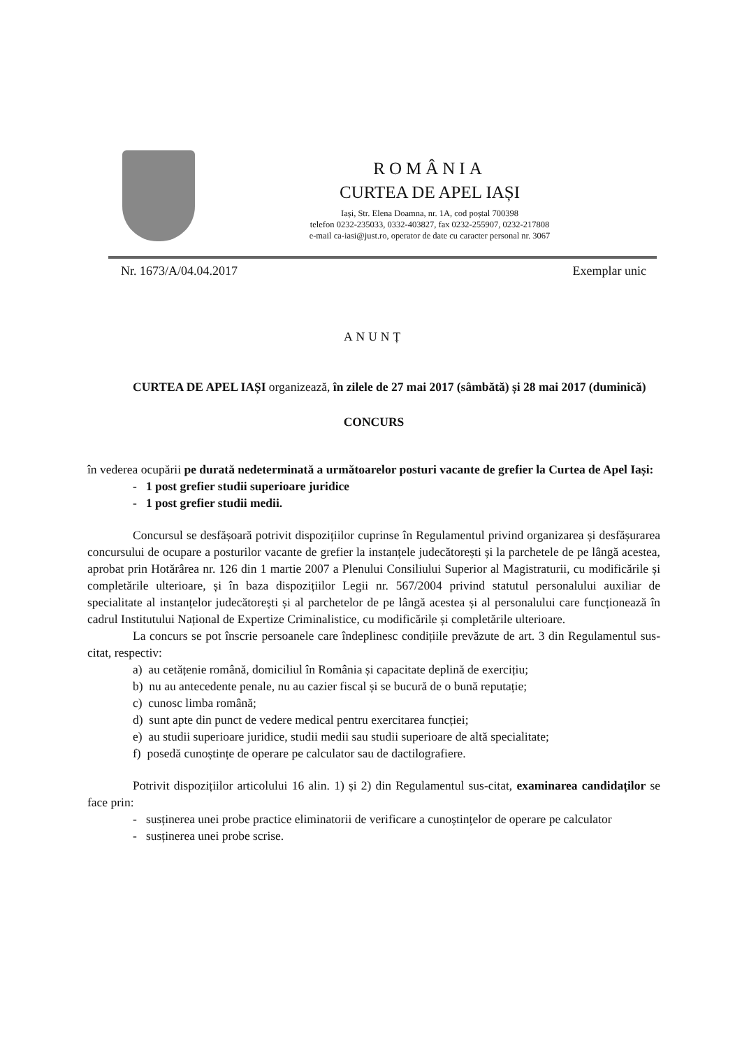ROMÂNIA
CURTEA DE APEL IAȘI
Iași, Str. Elena Doamna, nr. 1A, cod poștal 700398
telefon 0232-235033, 0332-403827, fax 0232-255907, 0232-217808
e-mail ca-iasi@just.ro, operator de date cu caracter personal nr. 3067
Nr. 1673/A/04.04.2017 Exemplar unic
ANUNȚ
CURTEA DE APEL IAȘI organizează, în zilele de 27 mai 2017 (sâmbătă) și 28 mai 2017 (duminică)
CONCURS
în vederea ocupării pe durată nedeterminată a următoarelor posturi vacante de grefier la Curtea de Apel Iași:
- 1 post grefier studii superioare juridice
- 1 post grefier studii medii.
Concursul se desfășoară potrivit dispozițiilor cuprinse în Regulamentul privind organizarea și desfășurarea concursului de ocupare a posturilor vacante de grefier la instanțele judecătorești și la parchetele de pe lângă acestea, aprobat prin Hotărârea nr. 126 din 1 martie 2007 a Plenului Consiliului Superior al Magistraturii, cu modificările și completările ulterioare, și în baza dispozițiilor Legii nr. 567/2004 privind statutul personalului auxiliar de specialitate al instanțelor judecătorești și al parchetelor de pe lângă acestea și al personalului care funcționează în cadrul Institutului Național de Expertize Criminalistice, cu modificările și completările ulterioare.
La concurs se pot înscrie persoanele care îndeplinesc condițiile prevăzute de art. 3 din Regulamentul sus-citat, respectiv:
a) au cetățenie română, domiciliul în România și capacitate deplină de exercițiu;
b) nu au antecedente penale, nu au cazier fiscal și se bucură de o bună reputație;
c) cunosc limba română;
d) sunt apte din punct de vedere medical pentru exercitarea funcției;
e) au studii superioare juridice, studii medii sau studii superioare de altă specialitate;
f) posedă cunoștințe de operare pe calculator sau de dactilografiere.
Potrivit dispozițiilor articolului 16 alin. 1) și 2) din Regulamentul sus-citat, examinarea candidaților se face prin:
- susținerea unei probe practice eliminatorii de verificare a cunoștințelor de operare pe calculator
- susținerea unei probe scrise.